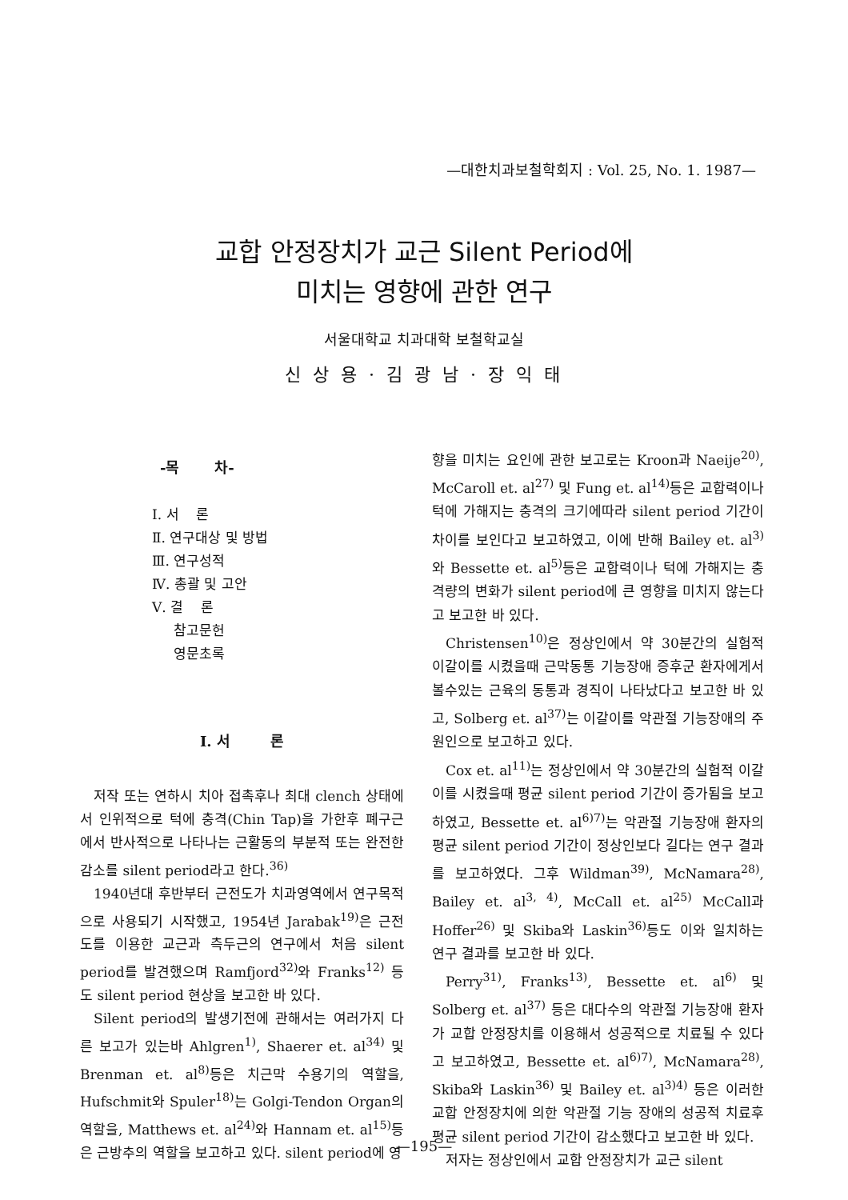—대한치과보철학회지 : Vol. 25, No. 1. 1987—
교합 안정장치가 교근 Silent Period에
미치는 영향에 관한 연구
서울대학교 치과대학 보철학교실
신 상 용 · 김 광 남 · 장 익 태
-목 차-
Ⅰ. 서 론
Ⅱ. 연구대상 및 방법
Ⅲ. 연구성적
Ⅳ. 총괄 및 고안
Ⅴ. 결 론
참고문헌
영문초록
Ⅰ. 서 론
저작 또는 연하시 치아 접촉후나 최대 clench 상태에서 인위적으로 턱에 충격(Chin Tap)을 가한후 폐구근에서 반사적으로 나타나는 근활동의 부분적 또는 완전한 감소를 silent period라고 한다.<sup>36)</sup>
1940년대 후반부터 근전도가 치과영역에서 연구목적으로 사용되기 시작했고, 1954년 Jarabak<sup>19)</sup>은 근전도를 이용한 교근과 측두근의 연구에서 처음 silent period를 발견했으며 Ramfjord<sup>32)</sup>와 Franks<sup>12)</sup> 등도 silent period 현상을 보고한 바 있다.
Silent period의 발생기전에 관해서는 여러가지 다른 보고가 있는바 Ahlgren<sup>1)</sup>, Shaerer et. al<sup>34)</sup> 및 Brenman et. al<sup>8)</sup>등은 치근막 수용기의 역할을, Hufschmit와 Spuler<sup>18)</sup>는 Golgi-Tendon Organ의 역할을, Matthews et. al<sup>24)</sup>와 Hannam et. al<sup>15)</sup>등은 근방추의 역할을 보고하고 있다. silent period에 영
향을 미치는 요인에 관한 보고로는 Kroon과 Naeije<sup>20)</sup>, McCaroll et. al<sup>27)</sup> 및 Fung et. al<sup>14)</sup>등은 교합력이나 턱에 가해지는 충격의 크기에따라 silent period 기간이 차이를 보인다고 보고하였고, 이에 반해 Bailey et. al<sup>3)</sup>와 Bessette et. al<sup>5)</sup>등은 교합력이나 턱에 가해지는 충격량의 변화가 silent period에 큰 영향을 미치지 않는다고 보고한 바 있다.
Christensen<sup>10)</sup>은 정상인에서 약 30분간의 실험적 이갈이를 시켰을때 근막동통 기능장애 증후군 환자에게서 볼수있는 근육의 동통과 경직이 나타났다고 보고한 바 있고, Solberg et. al<sup>37)</sup>는 이갈이를 악관절 기능장애의 주 원인으로 보고하고 있다.
Cox et. al<sup>11)</sup>는 정상인에서 약 30분간의 실험적 이갈이를 시켰을때 평균 silent period 기간이 증가됨을 보고하였고, Bessette et. al<sup>6)7)</sup>는 악관절 기능장애 환자의 평균 silent period 기간이 정상인보다 길다는 연구 결과를 보고하였다. 그후 Wildman<sup>39)</sup>, McNamara<sup>28)</sup>, Bailey et. al<sup>3, 4)</sup>, McCall et. al<sup>25)</sup> McCall과 Hoffer<sup>26)</sup> 및 Skiba와 Laskin<sup>36)</sup>등도 이와 일치하는 연구 결과를 보고한 바 있다.
Perry<sup>31)</sup>, Franks<sup>13)</sup>, Bessette et. al<sup>6)</sup> 및 Solberg et. al<sup>37)</sup> 등은 대다수의 악관절 기능장애 환자가 교합 안정장치를 이용해서 성공적으로 치료될 수 있다고 보고하였고, Bessette et. al<sup>6)7)</sup>, McNamara<sup>28)</sup>, Skiba와 Laskin<sup>36)</sup> 및 Bailey et. al<sup>3)4)</sup> 등은 이러한 교합 안정장치에 의한 악관절 기능 장애의 성공적 치료후 평균 silent period 기간이 감소했다고 보고한 바 있다.
저자는 정상인에서 교합 안정장치가 교근 silent
—195—